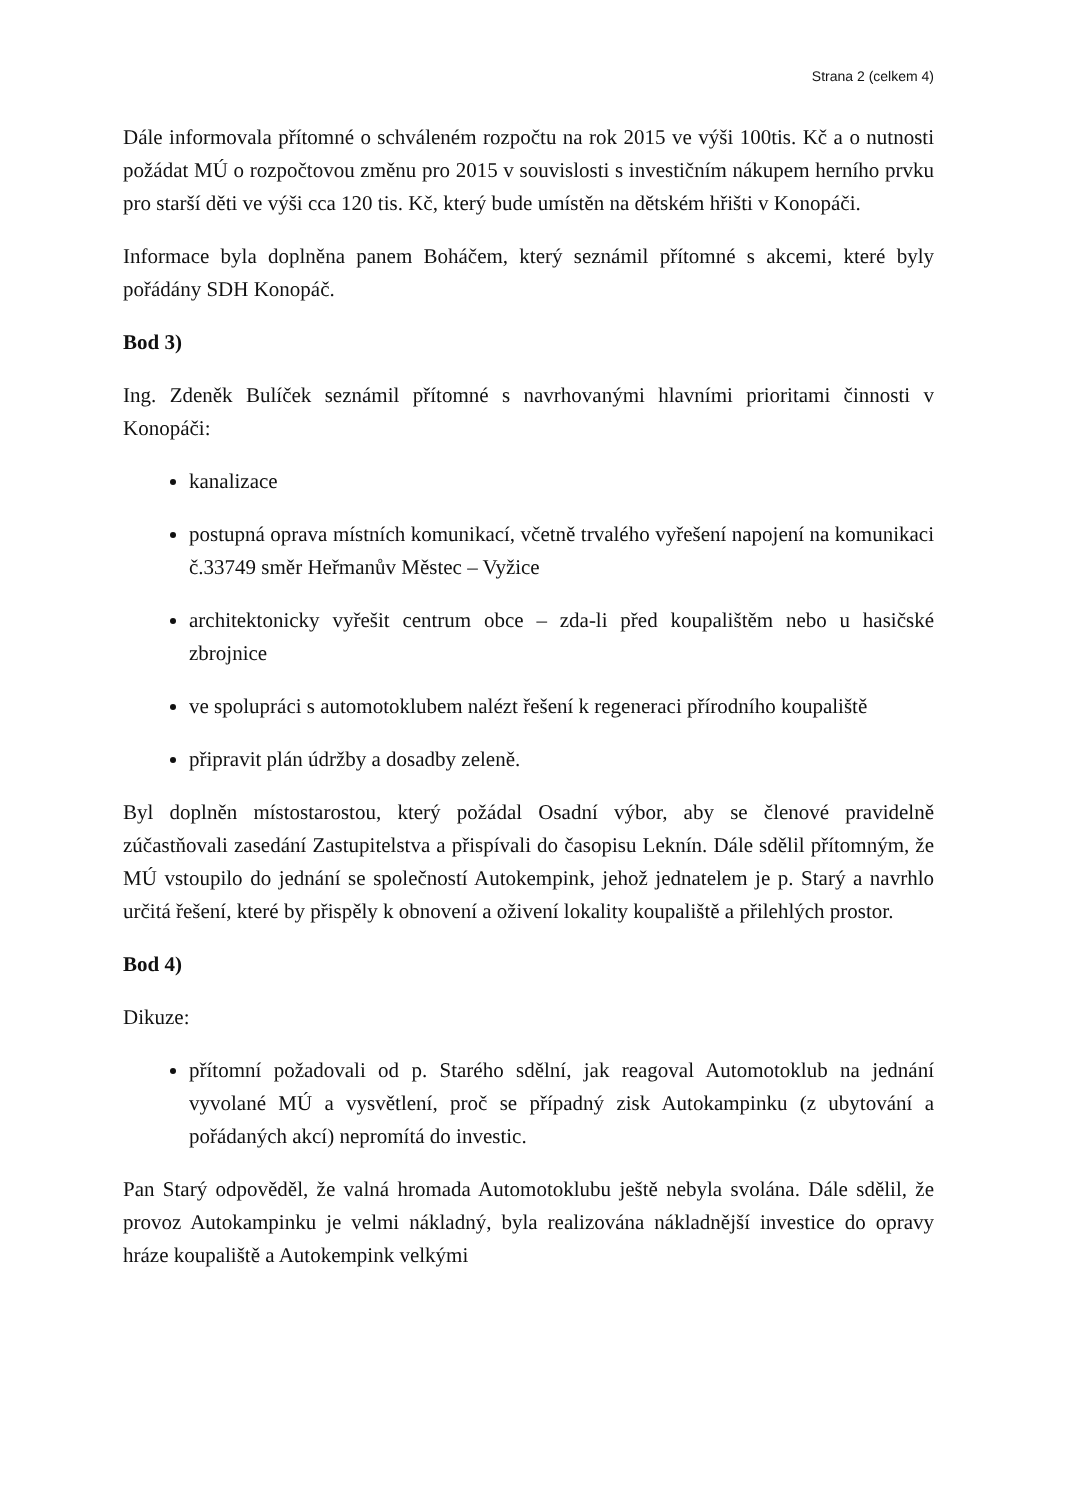Strana 2 (celkem 4)
Dále informovala přítomné o schváleném rozpočtu na rok 2015 ve výši 100tis. Kč a o nutnosti požádat MÚ o rozpočtovou změnu pro 2015 v souvislosti s investičním nákupem herního prvku pro starší děti ve výši cca 120 tis. Kč, který bude umístěn na dětském hřišti v Konopáči.
Informace byla doplněna panem Boháčem, který seznámil přítomné s akcemi, které byly pořádány SDH Konopáč.
Bod 3)
Ing. Zdeněk Bulíček seznámil přítomné s navrhovanými hlavními prioritami činnosti v Konopáči:
kanalizace
postupná oprava místních komunikací, včetně trvalého vyřešení napojení na komunikaci č.33749 směr Heřmanův Městec – Vyžice
architektonicky vyřešit centrum obce – zda-li před koupalištěm nebo u hasičské zbrojnice
ve spolupráci s automotoklubem nalézt řešení k regeneraci přírodního koupaliště
připravit plán údržby a dosadby zeleně.
Byl doplněn místostarostou, který požádal Osadní výbor, aby se členové pravidelně zúčastňovali zasedání Zastupitelstva a přispívali do časopisu Leknín. Dále sdělil přítomným, že MÚ vstoupilo do jednání se společností Autokempink, jehož jednatelem je p. Starý a navrhlo určitá řešení, které by přispěly k obnovení a oživení lokality koupaliště a přilehlých prostor.
Bod 4)
Dikuze:
přítomní požadovali od p. Starého sdělní, jak reagoval Automotoklub na jednání vyvolané MÚ a vysvětlení, proč se případný zisk Autokampinku (z ubytování a pořádaných akcí) nepromítá do investic.
Pan Starý odpověděl, že valná hromada Automotoklubu ještě nebyla svolána. Dále sdělil, že provoz Autokampinku je velmi nákladný, byla realizována nákladnější investice do opravy hráze koupaliště a Autokempink velkými